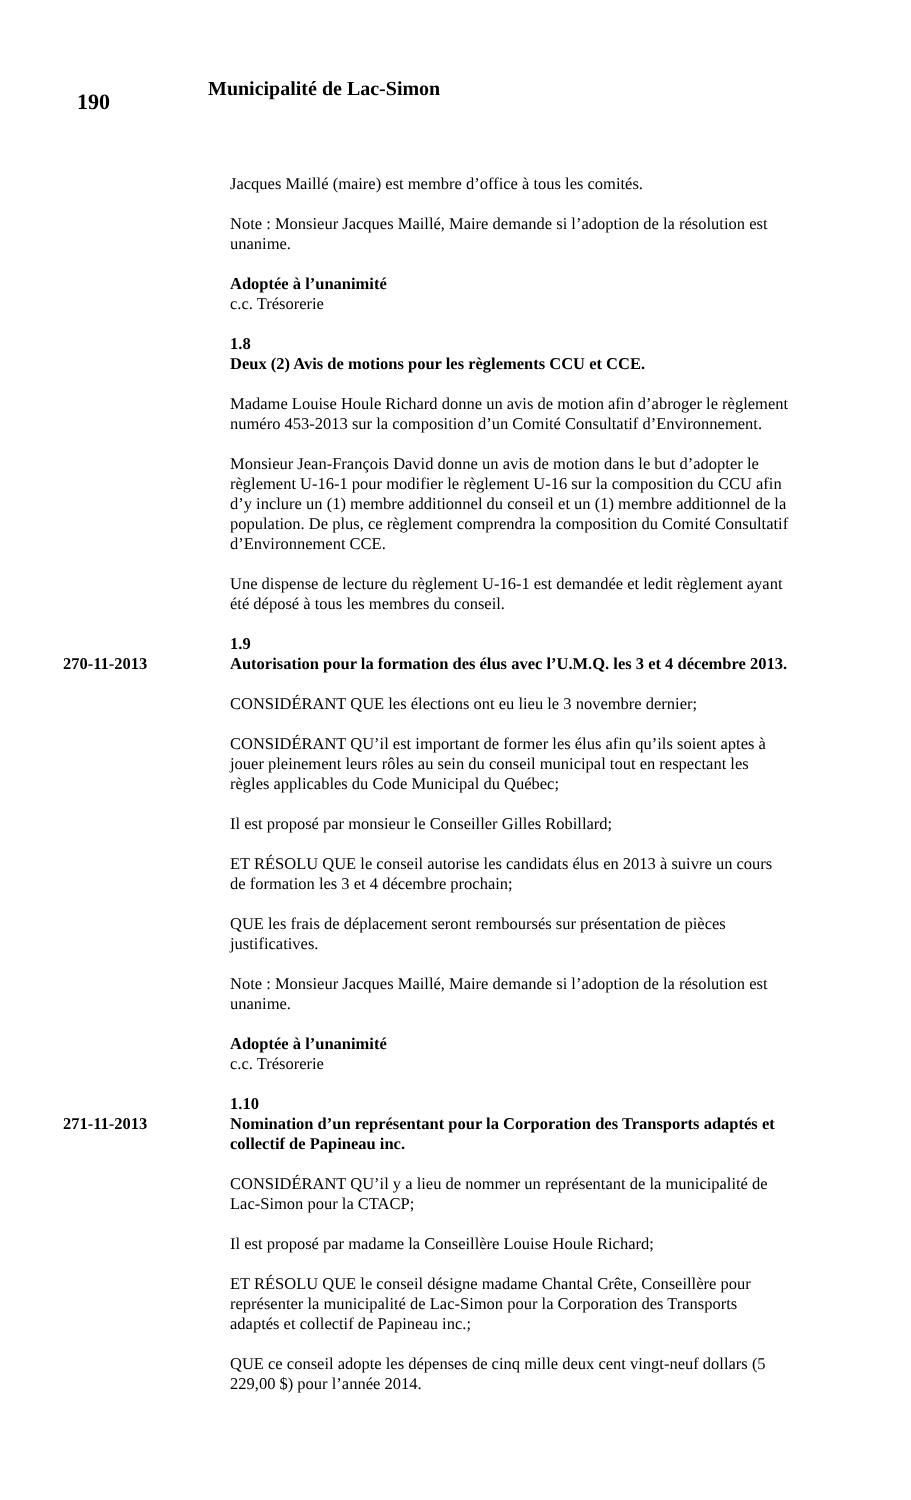190
Municipalité de Lac-Simon
Jacques Maillé (maire) est membre d’office à tous les comités.
Note : Monsieur Jacques Maillé, Maire demande si l’adoption de la résolution est unanime.
Adoptée à l’unanimité
c.c. Trésorerie
1.8
Deux (2) Avis de motions pour les règlements CCU et CCE.
Madame Louise Houle Richard donne un avis de motion afin d’abroger le règlement numéro 453-2013 sur la composition d’un Comité Consultatif d’Environnement.
Monsieur Jean-François David donne un avis de motion dans le but d’adopter le règlement U-16-1 pour modifier le règlement U-16 sur la composition du CCU afin d’y inclure un (1) membre additionnel du conseil et un (1) membre additionnel de la population. De plus, ce règlement comprendra la composition du Comité Consultatif d’Environnement CCE.
Une dispense de lecture du règlement U-16-1 est demandée et ledit règlement ayant été déposé à tous les membres du conseil.
270-11-2013 1.9
Autorisation pour la formation des élus avec l’U.M.Q. les 3 et 4 décembre 2013.
CONSIDÉRANT QUE les élections ont eu lieu le 3 novembre dernier;
CONSIDÉRANT QU’il est important de former les élus afin qu’ils soient aptes à jouer pleinement leurs rôles au sein du conseil municipal tout en respectant les règles applicables du Code Municipal du Québec;
Il est proposé par monsieur le Conseiller Gilles Robillard;
ET RÉSOLU QUE le conseil autorise les candidats élus en 2013 à suivre un cours de formation les 3 et 4 décembre prochain;
QUE les frais de déplacement seront remboursés sur présentation de pièces justificatives.
Note : Monsieur Jacques Maillé, Maire demande si l’adoption de la résolution est unanime.
Adoptée à l’unanimité
c.c. Trésorerie
271-11-2013 1.10
Nomination d’un représentant pour la Corporation des Transports adaptés et collectif de Papineau inc.
CONSIDÉRANT QU’il y a lieu de nommer un représentant de la municipalité de Lac-Simon pour la CTACP;
Il est proposé par madame la Conseillère Louise Houle Richard;
ET RÉSOLU QUE le conseil désigne madame Chantal Crête, Conseillère pour représenter la municipalité de Lac-Simon pour la Corporation des Transports adaptés et collectif de Papineau inc.;
QUE ce conseil adopte les dépenses de cinq mille deux cent vingt-neuf dollars (5 229,00 $) pour l’année 2014.